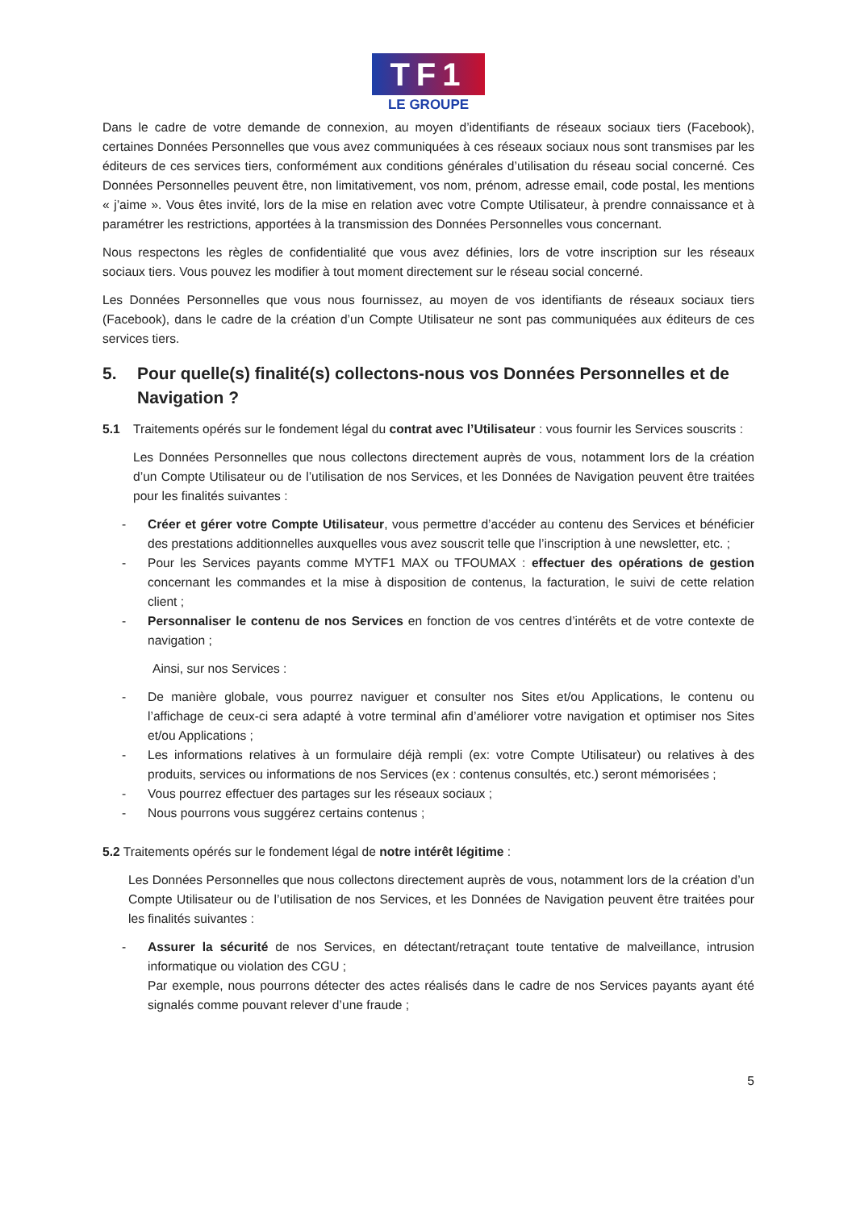TF1
LE GROUPE
Dans le cadre de votre demande de connexion, au moyen d’identifiants de réseaux sociaux tiers (Facebook), certaines Données Personnelles que vous avez communiquées à ces réseaux sociaux nous sont transmises par les éditeurs de ces services tiers, conformément aux conditions générales d’utilisation du réseau social concerné. Ces Données Personnelles peuvent être, non limitativement, vos nom, prénom, adresse email, code postal, les mentions « j’aime ». Vous êtes invité, lors de la mise en relation avec votre Compte Utilisateur, à prendre connaissance et à paramétrer les restrictions, apportées à la transmission des Données Personnelles vous concernant.
Nous respectons les règles de confidentialité que vous avez définies, lors de votre inscription sur les réseaux sociaux tiers. Vous pouvez les modifier à tout moment directement sur le réseau social concerné.
Les Données Personnelles que vous nous fournissez, au moyen de vos identifiants de réseaux sociaux tiers (Facebook), dans le cadre de la création d’un Compte Utilisateur ne sont pas communiquées aux éditeurs de ces services tiers.
5. Pour quelle(s) finalité(s) collectons-nous vos Données Personnelles et de Navigation ?
5.1 Traitements opérés sur le fondement légal du contrat avec l’Utilisateur : vous fournir les Services souscrits :
Les Données Personnelles que nous collectons directement auprès de vous, notamment lors de la création d’un Compte Utilisateur ou de l’utilisation de nos Services, et les Données de Navigation peuvent être traitées pour les finalités suivantes :
- Créer et gérer votre Compte Utilisateur, vous permettre d’accéder au contenu des Services et bénéficier des prestations additionnelles auxquelles vous avez souscrit telle que l’inscription à une newsletter, etc. ;
- Pour les Services payants comme MYTF1 MAX ou TFOUMAX : effectuer des opérations de gestion concernant les commandes et la mise à disposition de contenus, la facturation, le suivi de cette relation client ;
- Personnaliser le contenu de nos Services en fonction de vos centres d’intérêts et de votre contexte de navigation ;
Ainsi, sur nos Services :
- De manière globale, vous pourrez naviguer et consulter nos Sites et/ou Applications, le contenu ou l’affichage de ceux-ci sera adapté à votre terminal afin d’améliorer votre navigation et optimiser nos Sites et/ou Applications ;
- Les informations relatives à un formulaire déjà rempli (ex: votre Compte Utilisateur) ou relatives à des produits, services ou informations de nos Services (ex : contenus consultés, etc.) seront mémorisées ;
- Vous pourrez effectuer des partages sur les réseaux sociaux ;
- Nous pourrons vous suggérez certains contenus ;
5.2 Traitements opérés sur le fondement légal de notre intérêt légitime :
Les Données Personnelles que nous collectons directement auprès de vous, notamment lors de la création d’un Compte Utilisateur ou de l’utilisation de nos Services, et les Données de Navigation peuvent être traitées pour les finalités suivantes :
- Assurer la sécurité de nos Services, en détectant/retraçant toute tentative de malveillance, intrusion informatique ou violation des CGU ;
Par exemple, nous pourrons détecter des actes réalisés dans le cadre de nos Services payants ayant été signalés comme pouvant relever d’une fraude ;
5